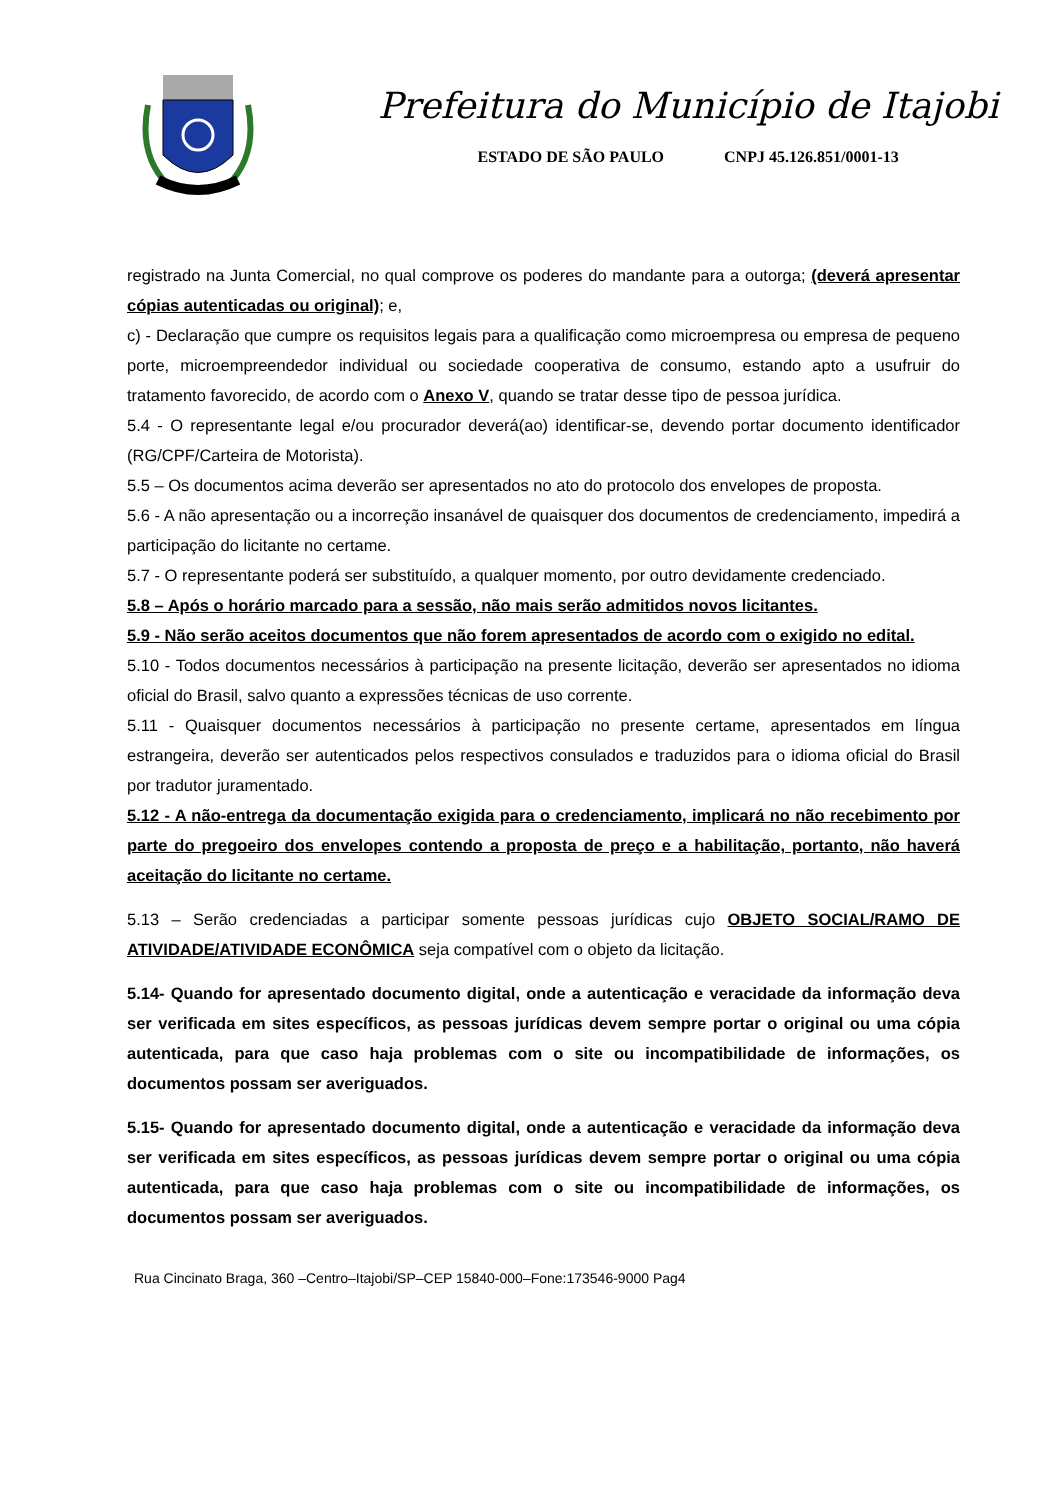Prefeitura do Município de Itajobi
ESTADO DE SÃO PAULO CNPJ 45.126.851/0001-13
registrado na Junta Comercial, no qual comprove os poderes do mandante para a outorga; (deverá apresentar cópias autenticadas ou original); e,
c) - Declaração que cumpre os requisitos legais para a qualificação como microempresa ou empresa de pequeno porte, microempreendedor individual ou sociedade cooperativa de consumo, estando apto a usufruir do tratamento favorecido, de acordo com o Anexo V, quando se tratar desse tipo de pessoa jurídica.
5.4 - O representante legal e/ou procurador deverá(ao) identificar-se, devendo portar documento identificador (RG/CPF/Carteira de Motorista).
5.5 – Os documentos acima deverão ser apresentados no ato do protocolo dos envelopes de proposta.
5.6 - A não apresentação ou a incorreção insanável de quaisquer dos documentos de credenciamento, impedirá a participação do licitante no certame.
5.7 - O representante poderá ser substituído, a qualquer momento, por outro devidamente credenciado.
5.8 – Após o horário marcado para a sessão, não mais serão admitidos novos licitantes.
5.9 - Não serão aceitos documentos que não forem apresentados de acordo com o exigido no edital.
5.10 - Todos documentos necessários à participação na presente licitação, deverão ser apresentados no idioma oficial do Brasil, salvo quanto a expressões técnicas de uso corrente.
5.11 - Quaisquer documentos necessários à participação no presente certame, apresentados em língua estrangeira, deverão ser autenticados pelos respectivos consulados e traduzidos para o idioma oficial do Brasil por tradutor juramentado.
5.12 - A não-entrega da documentação exigida para o credenciamento, implicará no não recebimento por parte do pregoeiro dos envelopes contendo a proposta de preço e a habilitação, portanto, não haverá aceitação do licitante no certame.
5.13 – Serão credenciadas a participar somente pessoas jurídicas cujo OBJETO SOCIAL/RAMO DE ATIVIDADE/ATIVIDADE ECONÔMICA seja compatível com o objeto da licitação.
5.14- Quando for apresentado documento digital, onde a autenticação e veracidade da informação deva ser verificada em sites específicos, as pessoas jurídicas devem sempre portar o original ou uma cópia autenticada, para que caso haja problemas com o site ou incompatibilidade de informações, os documentos possam ser averiguados.
5.15- Quando for apresentado documento digital, onde a autenticação e veracidade da informação deva ser verificada em sites específicos, as pessoas jurídicas devem sempre portar o original ou uma cópia autenticada, para que caso haja problemas com o site ou incompatibilidade de informações, os documentos possam ser averiguados.
Rua Cincinato Braga, 360 –Centro–Itajobi/SP–CEP 15840-000–Fone:173546-9000 Pag4